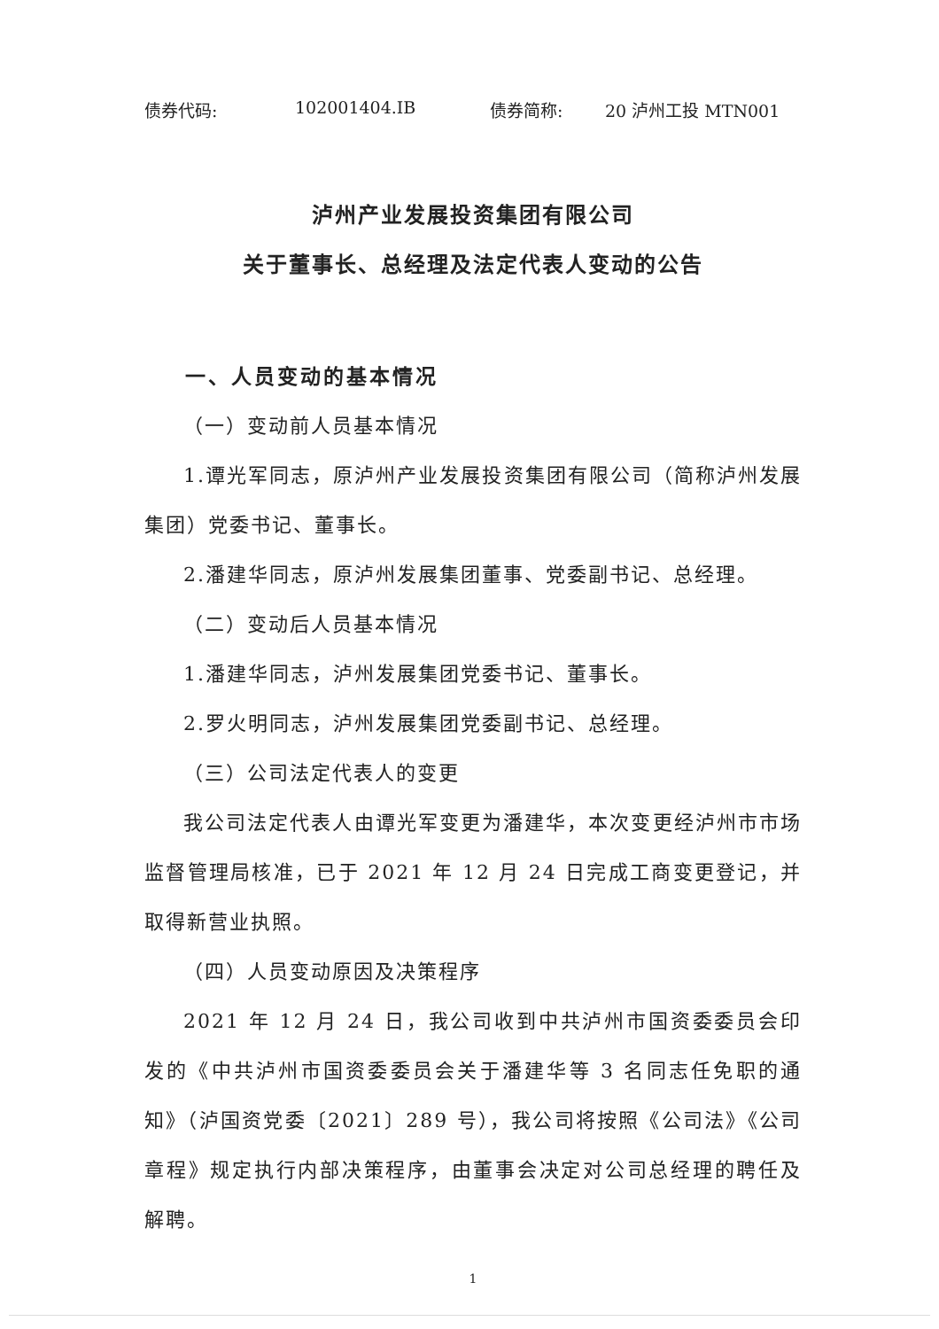债券代码: 102001404.IB 债券简称: 20 泸州工投 MTN001
泸州产业发展投资集团有限公司
关于董事长、总经理及法定代表人变动的公告
一、人员变动的基本情况
（一）变动前人员基本情况
1.谭光军同志，原泸州产业发展投资集团有限公司（简称泸州发展集团）党委书记、董事长。
2.潘建华同志，原泸州发展集团董事、党委副书记、总经理。
（二）变动后人员基本情况
1.潘建华同志，泸州发展集团党委书记、董事长。
2.罗火明同志，泸州发展集团党委副书记、总经理。
（三）公司法定代表人的变更
我公司法定代表人由谭光军变更为潘建华，本次变更经泸州市市场监督管理局核准，已于 2021 年 12 月 24 日完成工商变更登记，并取得新营业执照。
（四）人员变动原因及决策程序
2021 年 12 月 24 日，我公司收到中共泸州市国资委委员会印发的《中共泸州市国资委委员会关于潘建华等 3 名同志任免职的通知》（泸国资党委〔2021〕289 号），我公司将按照《公司法》《公司章程》规定执行内部决策程序，由董事会决定对公司总经理的聘任及解聘。
1